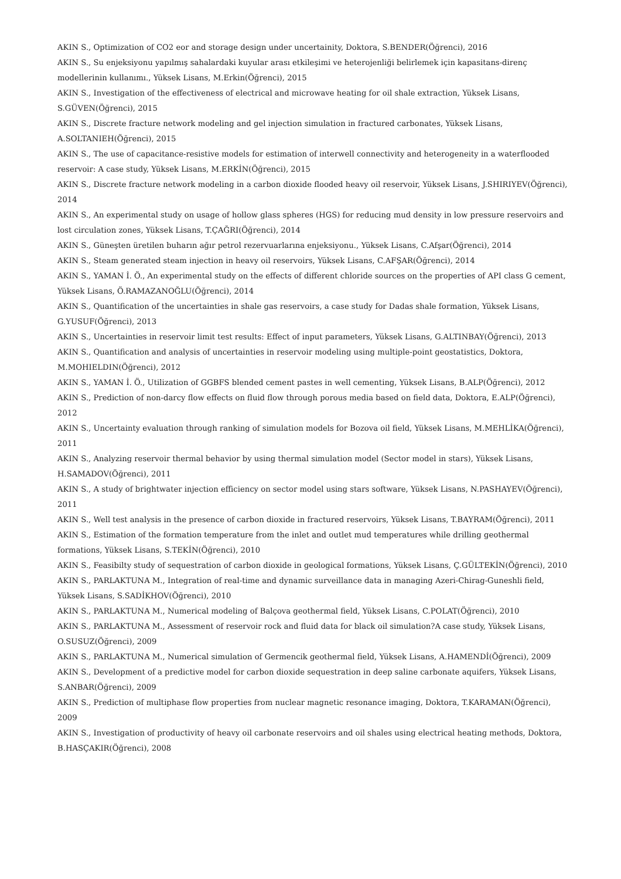AKIN S., Optimization of CO2 eor and storage design under uncertainity, Doktora, S.BENDER(Öğrenci), 2016
AKIN S., Su enjeksiyonu yapılmış sahalardaki kuyular arası etkileşimi ve heterojenliği belirlemek için kapasitans-direnç modellerinin kullanımı., Yüksek Lisans, M.Erkin(Öğrenci), 2015
AKIN S., Investigation of the effectiveness of electrical and microwave heating for oil shale extraction, Yüksek Lisans, S.GÜVEN(Öğrenci), 2015
AKIN S., Discrete fracture network modeling and gel injection simulation in fractured carbonates, Yüksek Lisans, A.SOLTANIEH(Öğrenci), 2015
AKIN S., The use of capacitance-resistive models for estimation of interwell connectivity and heterogeneity in a waterflooded reservoir: A case study, Yüksek Lisans, M.ERKİN(Öğrenci), 2015
AKIN S., Discrete fracture network modeling in a carbon dioxide flooded heavy oil reservoir, Yüksek Lisans, J.SHIRIYEV(Öğrenci), 2014
AKIN S., An experimental study on usage of hollow glass spheres (HGS) for reducing mud density in low pressure reservoirs and lost circulation zones, Yüksek Lisans, T.ÇAĞRI(Öğrenci), 2014
AKIN S., Güneşten üretilen buharın ağır petrol rezervuarlarına enjeksiyonu., Yüksek Lisans, C.Afşar(Öğrenci), 2014
AKIN S., Steam generated steam injection in heavy oil reservoirs, Yüksek Lisans, C.AFŞAR(Öğrenci), 2014
AKIN S., YAMAN İ. Ö., An experimental study on the effects of different chloride sources on the properties of API class G cement, Yüksek Lisans, Ö.RAMAZANOĞLU(Öğrenci), 2014
AKIN S., Quantification of the uncertainties in shale gas reservoirs, a case study for Dadas shale formation, Yüksek Lisans, G.YUSUF(Öğrenci), 2013
AKIN S., Uncertainties in reservoir limit test results: Effect of input parameters, Yüksek Lisans, G.ALTINBAY(Öğrenci), 2013
AKIN S., Quantification and analysis of uncertainties in reservoir modeling using multiple-point geostatistics, Doktora, M.MOHIELDIN(Öğrenci), 2012
AKIN S., YAMAN İ. Ö., Utilization of GGBFS blended cement pastes in well cementing, Yüksek Lisans, B.ALP(Öğrenci), 2012
AKIN S., Prediction of non-darcy flow effects on fluid flow through porous media based on field data, Doktora, E.ALP(Öğrenci), 2012
AKIN S., Uncertainty evaluation through ranking of simulation models for Bozova oil field, Yüksek Lisans, M.MEHLİKA(Öğrenci), 2011
AKIN S., Analyzing reservoir thermal behavior by using thermal simulation model (Sector model in stars), Yüksek Lisans, H.SAMADOV(Öğrenci), 2011
AKIN S., A study of brightwater injection efficiency on sector model using stars software, Yüksek Lisans, N.PASHAYEV(Öğrenci), 2011
AKIN S., Well test analysis in the presence of carbon dioxide in fractured reservoirs, Yüksek Lisans, T.BAYRAM(Öğrenci), 2011
AKIN S., Estimation of the formation temperature from the inlet and outlet mud temperatures while drilling geothermal formations, Yüksek Lisans, S.TEKİN(Öğrenci), 2010
AKIN S., Feasibilty study of sequestration of carbon dioxide in geological formations, Yüksek Lisans, Ç.GÜLTEKİN(Öğrenci), 2010
AKIN S., PARLAKTUNA M., Integration of real-time and dynamic surveillance data in managing Azeri-Chirag-Guneshli field, Yüksek Lisans, S.SADİKHOV(Öğrenci), 2010
AKIN S., PARLAKTUNA M., Numerical modeling of Balçova geothermal field, Yüksek Lisans, C.POLAT(Öğrenci), 2010
AKIN S., PARLAKTUNA M., Assessment of reservoir rock and fluid data for black oil simulation?A case study, Yüksek Lisans, O.SUSUZ(Öğrenci), 2009
AKIN S., PARLAKTUNA M., Numerical simulation of Germencik geothermal field, Yüksek Lisans, A.HAMENDİ(Öğrenci), 2009
AKIN S., Development of a predictive model for carbon dioxide sequestration in deep saline carbonate aquifers, Yüksek Lisans, S.ANBAR(Öğrenci), 2009
AKIN S., Prediction of multiphase flow properties from nuclear magnetic resonance imaging, Doktora, T.KARAMAN(Öğrenci), 2009
AKIN S., Investigation of productivity of heavy oil carbonate reservoirs and oil shales using electrical heating methods, Doktora, B.HASÇAKIR(Öğrenci), 2008